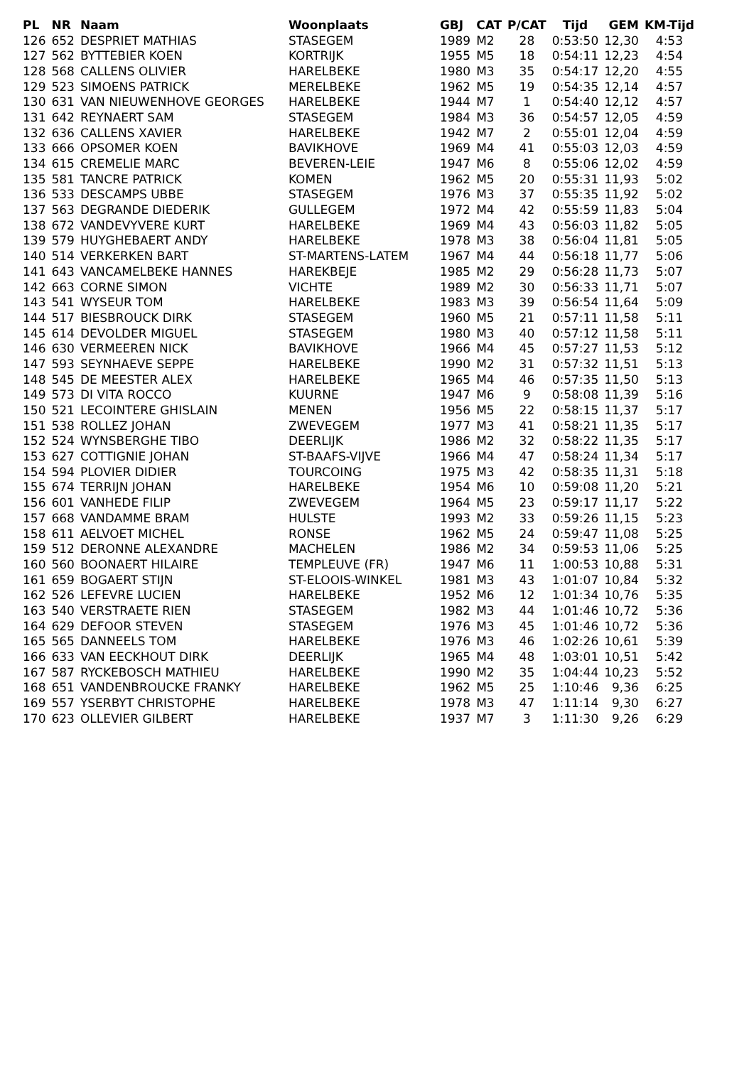| PL | NR | Naam | Woonplaats | GBJ | CAT | P/CAT | Tijd | GEM | KM-Tijd |
| --- | --- | --- | --- | --- | --- | --- | --- | --- | --- |
| 126 | 652 | DESPRIET MATHIAS | STASEGEM | 1989 | M2 | 28 | 0:53:50 | 12,30 | 4:53 |
| 127 | 562 | BYTTEBIER KOEN | KORTRIJK | 1955 | M5 | 18 | 0:54:11 | 12,23 | 4:54 |
| 128 | 568 | CALLENS OLIVIER | HARELBEKE | 1980 | M3 | 35 | 0:54:17 | 12,20 | 4:55 |
| 129 | 523 | SIMOENS PATRICK | MERELBEKE | 1962 | M5 | 19 | 0:54:35 | 12,14 | 4:57 |
| 130 | 631 | VAN NIEUWENHOVE GEORGES | HARELBEKE | 1944 | M7 | 1 | 0:54:40 | 12,12 | 4:57 |
| 131 | 642 | REYNAERT SAM | STASEGEM | 1984 | M3 | 36 | 0:54:57 | 12,05 | 4:59 |
| 132 | 636 | CALLENS XAVIER | HARELBEKE | 1942 | M7 | 2 | 0:55:01 | 12,04 | 4:59 |
| 133 | 666 | OPSOMER KOEN | BAVIKHOVE | 1969 | M4 | 41 | 0:55:03 | 12,03 | 4:59 |
| 134 | 615 | CREMELIE MARC | BEVEREN-LEIE | 1947 | M6 | 8 | 0:55:06 | 12,02 | 4:59 |
| 135 | 581 | TANCRE PATRICK | KOMEN | 1962 | M5 | 20 | 0:55:31 | 11,93 | 5:02 |
| 136 | 533 | DESCAMPS UBBE | STASEGEM | 1976 | M3 | 37 | 0:55:35 | 11,92 | 5:02 |
| 137 | 563 | DEGRANDE DIEDERIK | GULLEGEM | 1972 | M4 | 42 | 0:55:59 | 11,83 | 5:04 |
| 138 | 672 | VANDEVYVERE KURT | HARELBEKE | 1969 | M4 | 43 | 0:56:03 | 11,82 | 5:05 |
| 139 | 579 | HUYGHEBAERT ANDY | HARELBEKE | 1978 | M3 | 38 | 0:56:04 | 11,81 | 5:05 |
| 140 | 514 | VERKERKEN BART | ST-MARTENS-LATEM | 1967 | M4 | 44 | 0:56:18 | 11,77 | 5:06 |
| 141 | 643 | VANCAMELBEKE HANNES | HAREKBEJE | 1985 | M2 | 29 | 0:56:28 | 11,73 | 5:07 |
| 142 | 663 | CORNE SIMON | VICHTE | 1989 | M2 | 30 | 0:56:33 | 11,71 | 5:07 |
| 143 | 541 | WYSEUR TOM | HARELBEKE | 1983 | M3 | 39 | 0:56:54 | 11,64 | 5:09 |
| 144 | 517 | BIESBROUCK DIRK | STASEGEM | 1960 | M5 | 21 | 0:57:11 | 11,58 | 5:11 |
| 145 | 614 | DEVOLDER MIGUEL | STASEGEM | 1980 | M3 | 40 | 0:57:12 | 11,58 | 5:11 |
| 146 | 630 | VERMEEREN NICK | BAVIKHOVE | 1966 | M4 | 45 | 0:57:27 | 11,53 | 5:12 |
| 147 | 593 | SEYNHAEVE SEPPE | HARELBEKE | 1990 | M2 | 31 | 0:57:32 | 11,51 | 5:13 |
| 148 | 545 | DE MEESTER ALEX | HARELBEKE | 1965 | M4 | 46 | 0:57:35 | 11,50 | 5:13 |
| 149 | 573 | DI VITA ROCCO | KUURNE | 1947 | M6 | 9 | 0:58:08 | 11,39 | 5:16 |
| 150 | 521 | LECOINTERE GHISLAIN | MENEN | 1956 | M5 | 22 | 0:58:15 | 11,37 | 5:17 |
| 151 | 538 | ROLLEZ JOHAN | ZWEVEGEM | 1977 | M3 | 41 | 0:58:21 | 11,35 | 5:17 |
| 152 | 524 | WYNSBERGHE TIBO | DEERLIJK | 1986 | M2 | 32 | 0:58:22 | 11,35 | 5:17 |
| 153 | 627 | COTTIGNIE JOHAN | ST-BAAFS-VIJVE | 1966 | M4 | 47 | 0:58:24 | 11,34 | 5:17 |
| 154 | 594 | PLOVIER DIDIER | TOURCOING | 1975 | M3 | 42 | 0:58:35 | 11,31 | 5:18 |
| 155 | 674 | TERRIJN JOHAN | HARELBEKE | 1954 | M6 | 10 | 0:59:08 | 11,20 | 5:21 |
| 156 | 601 | VANHEDE FILIP | ZWEVEGEM | 1964 | M5 | 23 | 0:59:17 | 11,17 | 5:22 |
| 157 | 668 | VANDAMME BRAM | HULSTE | 1993 | M2 | 33 | 0:59:26 | 11,15 | 5:23 |
| 158 | 611 | AELVOET MICHEL | RONSE | 1962 | M5 | 24 | 0:59:47 | 11,08 | 5:25 |
| 159 | 512 | DERONNE ALEXANDRE | MACHELEN | 1986 | M2 | 34 | 0:59:53 | 11,06 | 5:25 |
| 160 | 560 | BOONAERT HILAIRE | TEMPLEUVE (FR) | 1947 | M6 | 11 | 1:00:53 | 10,88 | 5:31 |
| 161 | 659 | BOGAERT STIJN | ST-ELOOIS-WINKEL | 1981 | M3 | 43 | 1:01:07 | 10,84 | 5:32 |
| 162 | 526 | LEFEVRE LUCIEN | HARELBEKE | 1952 | M6 | 12 | 1:01:34 | 10,76 | 5:35 |
| 163 | 540 | VERSTRAETE RIEN | STASEGEM | 1982 | M3 | 44 | 1:01:46 | 10,72 | 5:36 |
| 164 | 629 | DEFOOR STEVEN | STASEGEM | 1976 | M3 | 45 | 1:01:46 | 10,72 | 5:36 |
| 165 | 565 | DANNEELS TOM | HARELBEKE | 1976 | M3 | 46 | 1:02:26 | 10,61 | 5:39 |
| 166 | 633 | VAN EECKHOUT DIRK | DEERLIJK | 1965 | M4 | 48 | 1:03:01 | 10,51 | 5:42 |
| 167 | 587 | RYCKEBOSCH MATHIEU | HARELBEKE | 1990 | M2 | 35 | 1:04:44 | 10,23 | 5:52 |
| 168 | 651 | VANDENBROUCKE FRANKY | HARELBEKE | 1962 | M5 | 25 | 1:10:46 | 9,36 | 6:25 |
| 169 | 557 | YSERBYT CHRISTOPHE | HARELBEKE | 1978 | M3 | 47 | 1:11:14 | 9,30 | 6:27 |
| 170 | 623 | OLLEVIER GILBERT | HARELBEKE | 1937 | M7 | 3 | 1:11:30 | 9,26 | 6:29 |